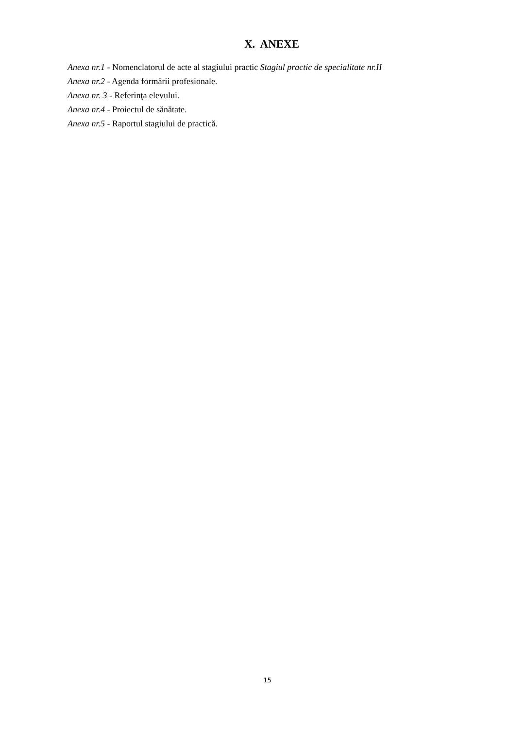X. ANEXE
Anexa nr.1 - Nomenclatorul de acte al stagiului practic Stagiul practic de specialitate nr.II
Anexa nr.2 - Agenda formării profesionale.
Anexa nr. 3 - Referinţa elevului.
Anexa nr.4 - Proiectul de sănătate.
Anexa nr.5 - Raportul stagiului de practică.
15